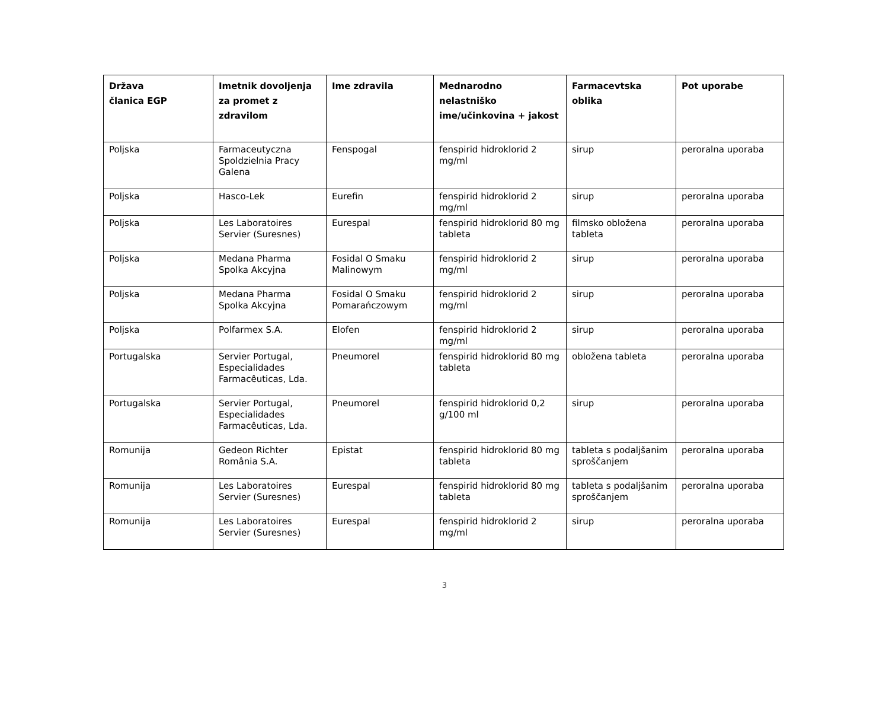| Država članica EGP | Imetnik dovoljenja za promet z zdravilom | Ime zdravila | Mednarodno nelastniško ime/učinkovina + jakost | Farmacevtska oblika | Pot uporabe |
| --- | --- | --- | --- | --- | --- |
| Poljska | Farmaceutyczna Spoldzielnia Pracy Galena | Fenspogal | fenspirid hidroklorid 2 mg/ml | sirup | peroralna uporaba |
| Poljska | Hasco-Lek | Eurefin | fenspirid hidroklorid 2 mg/ml | sirup | peroralna uporaba |
| Poljska | Les Laboratoires Servier (Suresnes) | Eurespal | fenspirid hidroklorid 80 mg tableta | filmsko obložena tableta | peroralna uporaba |
| Poljska | Medana Pharma Spolka Akcyjna | Fosidal O Smaku Malinowym | fenspirid hidroklorid 2 mg/ml | sirup | peroralna uporaba |
| Poljska | Medana Pharma Spolka Akcyjna | Fosidal O Smaku Pomarańczowym | fenspirid hidroklorid 2 mg/ml | sirup | peroralna uporaba |
| Poljska | Polfarmex S.A. | Elofen | fenspirid hidroklorid 2 mg/ml | sirup | peroralna uporaba |
| Portugalska | Servier Portugal, Especialidades Farmacêuticas, Lda. | Pneumorel | fenspirid hidroklorid 80 mg tableta | obložena tableta | peroralna uporaba |
| Portugalska | Servier Portugal, Especialidades Farmacêuticas, Lda. | Pneumorel | fenspirid hidroklorid 0,2 g/100 ml | sirup | peroralna uporaba |
| Romunija | Gedeon Richter România S.A. | Epistat | fenspirid hidroklorid 80 mg tableta | tableta s podaljšanim sproščanjem | peroralna uporaba |
| Romunija | Les Laboratoires Servier (Suresnes) | Eurespal | fenspirid hidroklorid 80 mg tableta | tableta s podaljšanim sproščanjem | peroralna uporaba |
| Romunija | Les Laboratoires Servier (Suresnes) | Eurespal | fenspirid hidroklorid 2 mg/ml | sirup | peroralna uporaba |
3